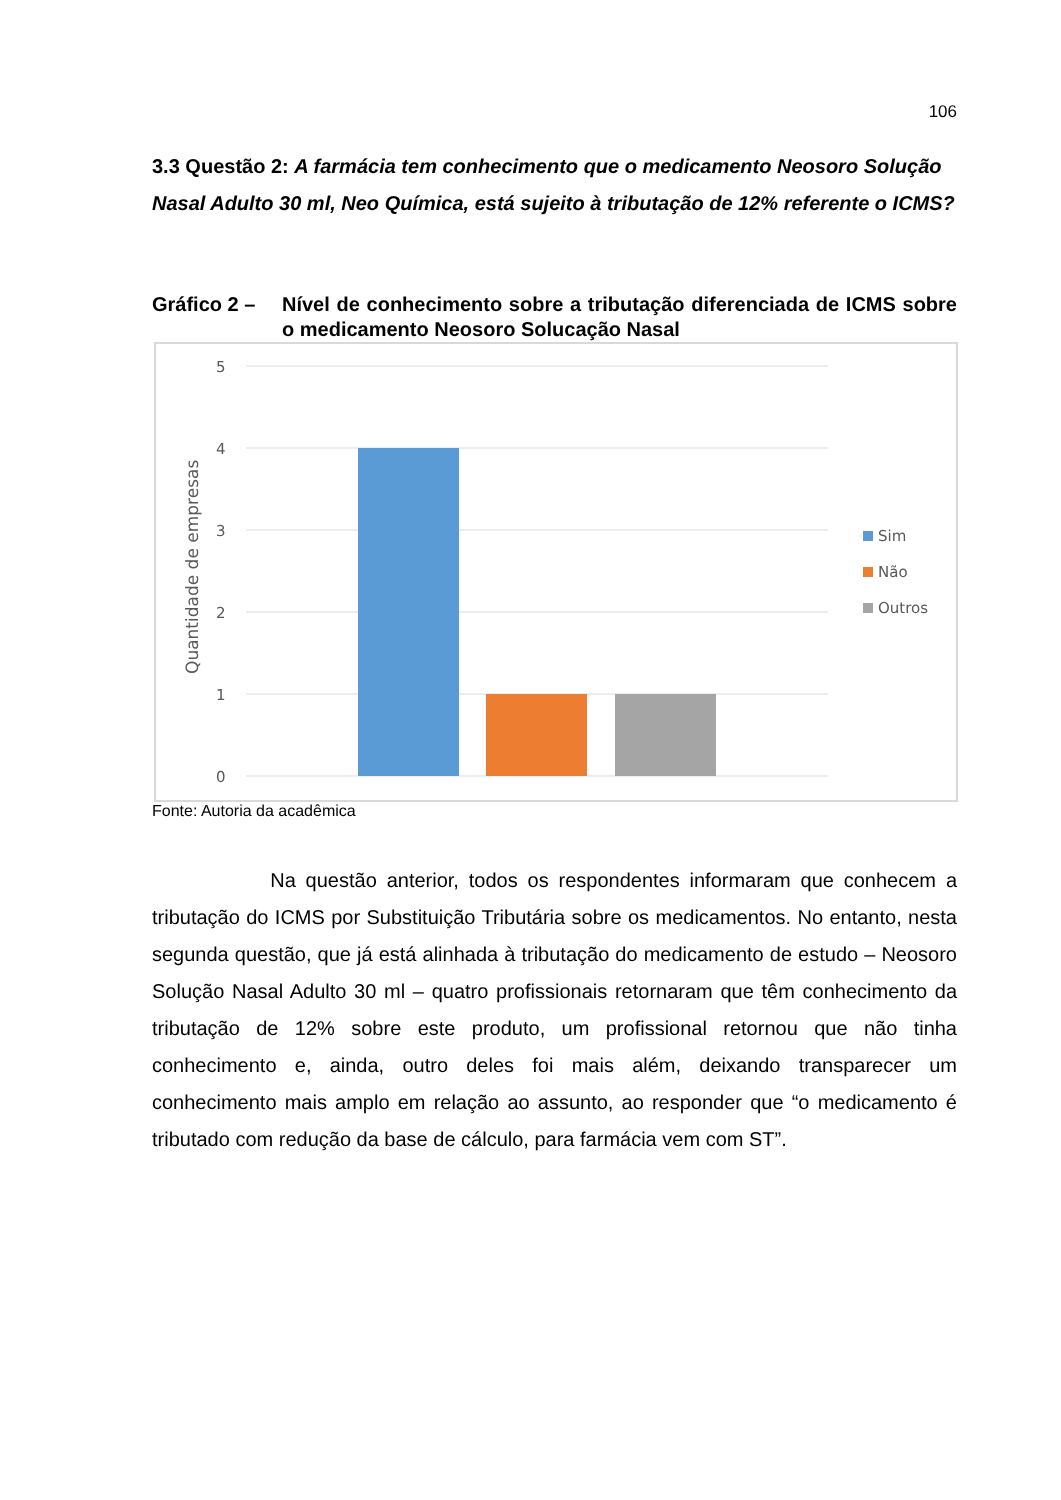106
3.3 Questão 2: A farmácia tem conhecimento que o medicamento Neosoro Solução Nasal Adulto 30 ml, Neo Química, está sujeito à tributação de 12% referente o ICMS?
Gráfico 2 – Nível de conhecimento sobre a tributação diferenciada de ICMS sobre o medicamento Neosoro Solucação Nasal
5
4
3
2
1
0
Quantidade de empresas
Sim
Não
Outros
Fonte: Autoria da acadêmica
Na questão anterior, todos os respondentes informaram que conhecem a tributação do ICMS por Substituição Tributária sobre os medicamentos. No entanto, nesta segunda questão, que já está alinhada à tributação do medicamento de estudo – Neosoro Solução Nasal Adulto 30 ml – quatro profissionais retornaram que têm conhecimento da tributação de 12% sobre este produto, um profissional retornou que não tinha conhecimento e, ainda, outro deles foi mais além, deixando transparecer um conhecimento mais amplo em relação ao assunto, ao responder que “o medicamento é tributado com redução da base de cálculo, para farmácia vem com ST”.